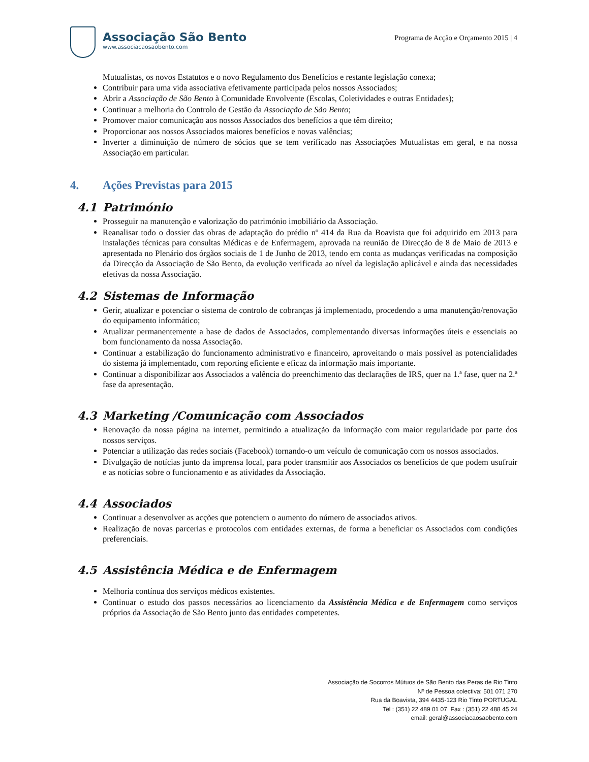Associação São Bento
www.associacaosaobento.com
Programa de Acção e Orçamento 2015 | 4
Mutualistas, os novos Estatutos e o novo Regulamento dos Benefícios e restante legislação conexa;
Contribuir para uma vida associativa efetivamente participada pelos nossos Associados;
Abrir a Associação de São Bento à Comunidade Envolvente (Escolas, Coletividades e outras Entidades);
Continuar a melhoria do Controlo de Gestão da Associação de São Bento;
Promover maior comunicação aos nossos Associados dos benefícios a que têm direito;
Proporcionar aos nossos Associados maiores benefícios e novas valências;
Inverter a diminuição de número de sócios que se tem verificado nas Associações Mutualistas em geral, e na nossa Associação em particular.
4. Ações Previstas para 2015
4.1 Património
Prosseguir na manutenção e valorização do património imobiliário da Associação.
Reanalisar todo o dossier das obras de adaptação do prédio nº 414 da Rua da Boavista que foi adquirido em 2013 para instalações técnicas para consultas Médicas e de Enfermagem, aprovada na reunião de Direcção de 8 de Maio de 2013 e apresentada no Plenário dos órgãos sociais de 1 de Junho de 2013, tendo em conta as mudanças verificadas na composição da Direcção da Associação de São Bento, da evolução verificada ao nível da legislação aplicável e ainda das necessidades efetivas da nossa Associação.
4.2 Sistemas de Informação
Gerir, atualizar e potenciar o sistema de controlo de cobranças já implementado, procedendo a uma manutenção/renovação do equipamento informático;
Atualizar permanentemente a base de dados de Associados, complementando diversas informações úteis e essenciais ao bom funcionamento da nossa Associação.
Continuar a estabilização do funcionamento administrativo e financeiro, aproveitando o mais possível as potencialidades do sistema já implementado, com reporting eficiente e eficaz da informação mais importante.
Continuar a disponibilizar aos Associados a valência do preenchimento das declarações de IRS, quer na 1.ª fase, quer na 2.ª fase da apresentação.
4.3 Marketing /Comunicação com Associados
Renovação da nossa página na internet, permitindo a atualização da informação com maior regularidade por parte dos nossos serviços.
Potenciar a utilização das redes sociais (Facebook) tornando-o um veículo de comunicação com os nossos associados.
Divulgação de notícias junto da imprensa local, para poder transmitir aos Associados os benefícios de que podem usufruir e as notícias sobre o funcionamento e as atividades da Associação.
4.4 Associados
Continuar a desenvolver as acções que potenciem o aumento do número de associados ativos.
Realização de novas parcerias e protocolos com entidades externas, de forma a beneficiar os Associados com condições preferenciais.
4.5 Assistência Médica e de Enfermagem
Melhoria contínua dos serviços médicos existentes.
Continuar o estudo dos passos necessários ao licenciamento da Assistência Médica e de Enfermagem como serviços próprios da Associação de São Bento junto das entidades competentes.
Associação de Socorros Mútuos de São Bento das Peras de Rio Tinto
Nº de Pessoa colectiva: 501 071 270
Rua da Boavista, 394 4435-123 Rio Tinto PORTUGAL
Tel : (351) 22 489 01 07 Fax : (351) 22 488 45 24
email: geral@associacaosaobento.com